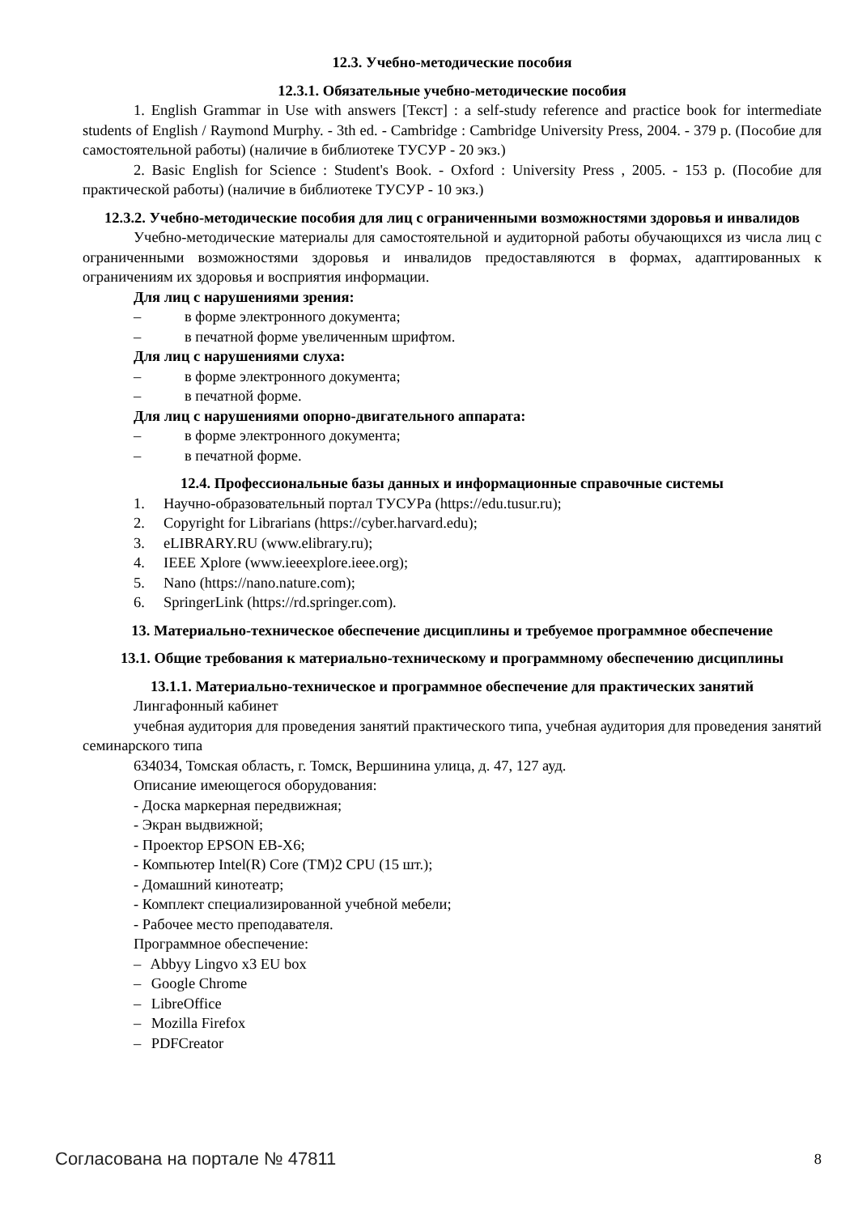12.3. Учебно-методические пособия
12.3.1. Обязательные учебно-методические пособия
1. English Grammar in Use with answers [Текст] : a self-study reference and practice book for intermediate students of English / Raymond Murphy. - 3th ed. - Cambridge : Cambridge University Press, 2004. - 379 p. (Пособие для самостоятельной работы) (наличие в библиотеке ТУСУР - 20 экз.)
2. Basic English for Science : Student's Book. - Oxford : University Press , 2005. - 153 p. (Пособие для практической работы) (наличие в библиотеке ТУСУР - 10 экз.)
12.3.2. Учебно-методические пособия для лиц с ограниченными возможностями здоровья и инвалидов
Учебно-методические материалы для самостоятельной и аудиторной работы обучающихся из числа лиц с ограниченными возможностями здоровья и инвалидов предоставляются в формах, адаптированных к ограничениям их здоровья и восприятия информации.
Для лиц с нарушениями зрения:
– в форме электронного документа;
– в печатной форме увеличенным шрифтом.
Для лиц с нарушениями слуха:
– в форме электронного документа;
– в печатной форме.
Для лиц с нарушениями опорно-двигательного аппарата:
– в форме электронного документа;
– в печатной форме.
12.4. Профессиональные базы данных и информационные справочные системы
1. Научно-образовательный портал ТУСУРа (https://edu.tusur.ru);
2. Copyright for Librarians (https://cyber.harvard.edu);
3. eLIBRARY.RU (www.elibrary.ru);
4. IEEE Xplore (www.ieeexplore.ieee.org);
5. Nano (https://nano.nature.com);
6. SpringerLink (https://rd.springer.com).
13. Материально-техническое обеспечение дисциплины и требуемое программное обеспечение
13.1. Общие требования к материально-техническому и программному обеспечению дисциплины
13.1.1. Материально-техническое и программное обеспечение для практических занятий
Лингафонный кабинет
учебная аудитория для проведения занятий практического типа, учебная аудитория для проведения занятий семинарского типа
634034, Томская область, г. Томск, Вершинина улица, д. 47, 127 ауд.
Описание имеющегося оборудования:
- Доска маркерная передвижная;
- Экран выдвижной;
- Проектор EPSON EB-X6;
- Компьютер Intel(R) Core (TM)2 CPU (15 шт.);
- Домашний кинотеатр;
- Комплект специализированной учебной мебели;
- Рабочее место преподавателя.
Программное обеспечение:
– Abbyy Lingvo x3 EU box
– Google Chrome
– LibreOffice
– Mozilla Firefox
– PDFCreator
Согласована на портале № 47811 8